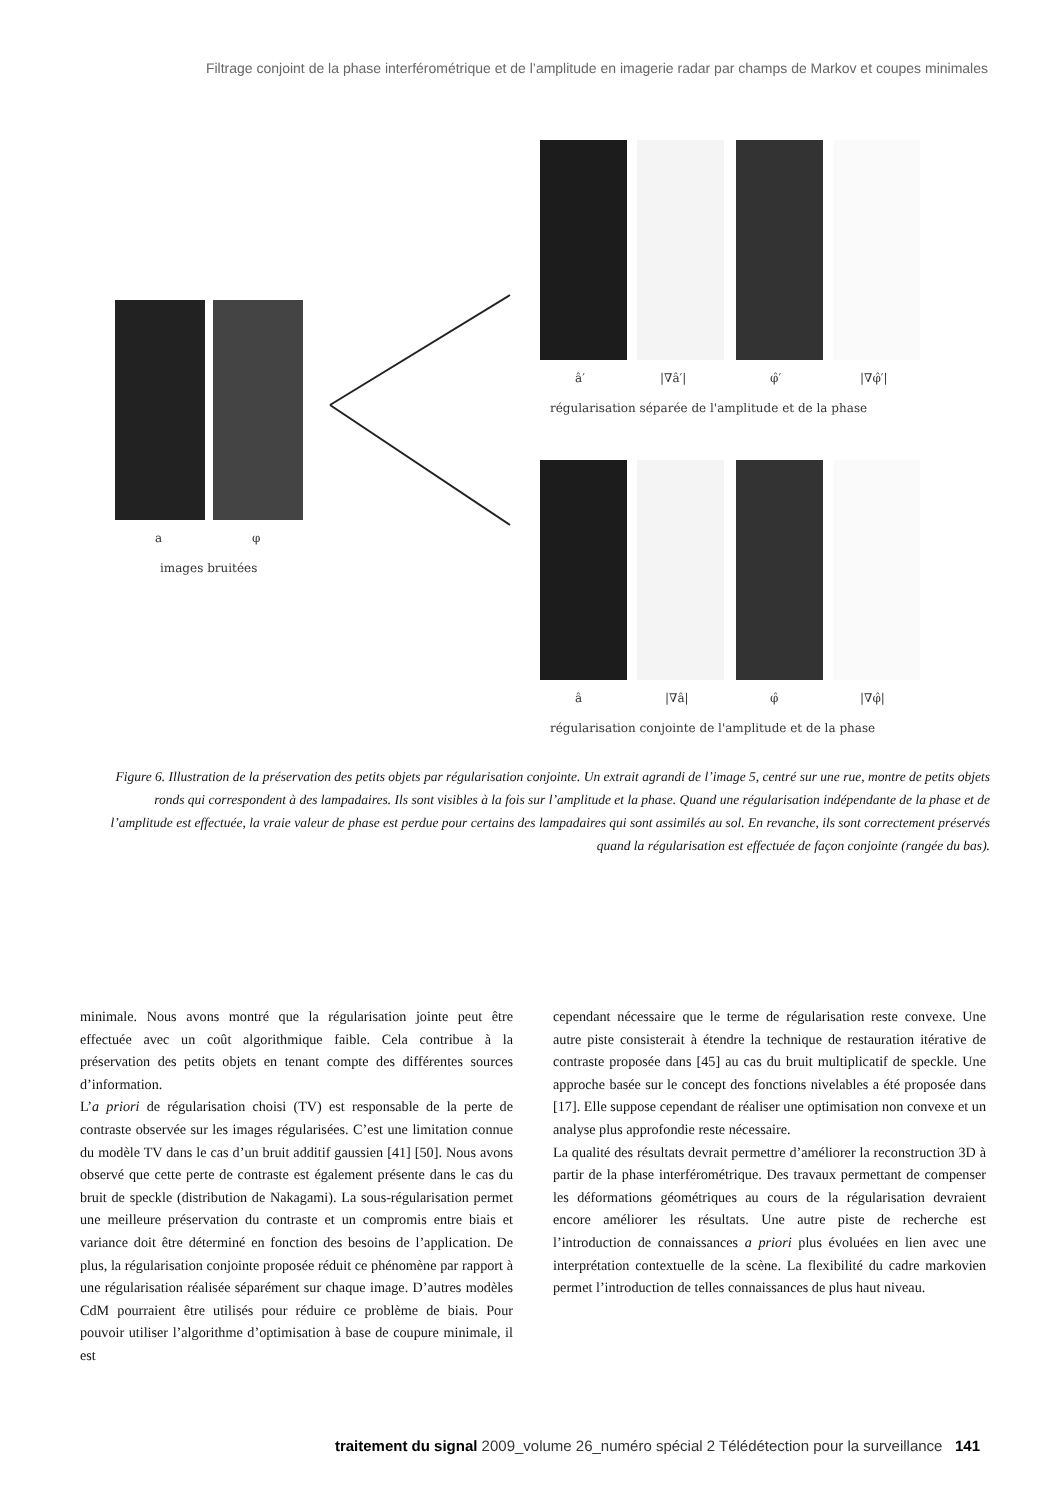Filtrage conjoint de la phase interférométrique et de l’amplitude en imagerie radar par champs de Markov et coupes minimales
a
φ
images bruitées
â′
|∇â′|
φ̂′
|∇φ̂′|
régularisation séparée de l'amplitude et de la phase
â
|∇â|
φ̂
|∇φ̂|
régularisation conjointe de l'amplitude et de la phase
Figure 6. Illustration de la préservation des petits objets par régularisation conjointe. Un extrait agrandi de l’image 5, centré sur une rue, montre de petits objets ronds qui correspondent à des lampadaires. Ils sont visibles à la fois sur l’amplitude et la phase. Quand une régularisation indépendante de la phase et de l’amplitude est effectuée, la vraie valeur de phase est perdue pour certains des lampadaires qui sont assimilés au sol. En revanche, ils sont correctement préservés quand la régularisation est effectuée de façon conjointe (rangée du bas).
minimale. Nous avons montré que la régularisation jointe peut être effectuée avec un coût algorithmique faible. Cela contribue à la préservation des petits objets en tenant compte des différentes sources d’information.
L’a priori de régularisation choisi (TV) est responsable de la perte de contraste observée sur les images régularisées. C’est une limitation connue du modèle TV dans le cas d’un bruit additif gaussien [41] [50]. Nous avons observé que cette perte de contraste est également présente dans le cas du bruit de speckle (distribution de Nakagami). La sous-régularisation permet une meilleure préservation du contraste et un compromis entre biais et variance doit être déterminé en fonction des besoins de l’application. De plus, la régularisation conjointe proposée réduit ce phénomène par rapport à une régularisation réalisée séparément sur chaque image. D’autres modèles CdM pourraient être utilisés pour réduire ce problème de biais. Pour pouvoir utiliser l’algorithme d’optimisation à base de coupure minimale, il est
cependant nécessaire que le terme de régularisation reste convexe. Une autre piste consisterait à étendre la technique de restauration itérative de contraste proposée dans [45] au cas du bruit multiplicatif de speckle. Une approche basée sur le concept des fonctions nivelables a été proposée dans [17]. Elle suppose cependant de réaliser une optimisation non convexe et un analyse plus approfondie reste nécessaire.
La qualité des résultats devrait permettre d’améliorer la reconstruction 3D à partir de la phase interférométrique. Des travaux permettant de compenser les déformations géométriques au cours de la régularisation devraient encore améliorer les résultats. Une autre piste de recherche est l’introduction de connaissances a priori plus évoluées en lien avec une interprétation contextuelle de la scène. La flexibilité du cadre markovien permet l’introduction de telles connaissances de plus haut niveau.
traitement du signal 2009_volume 26_numéro spécial 2 Télédétection pour la surveillance 141